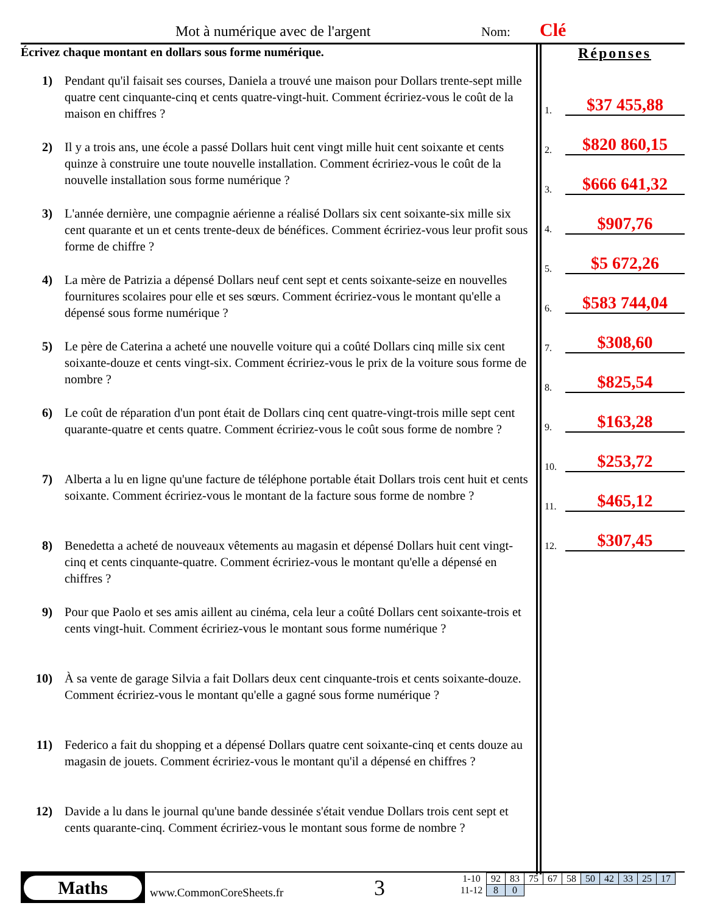Mot à numérique avec de l'argent
Nom: Clé
Écrivez chaque montant en dollars sous forme numérique.
1) Pendant qu'il faisait ses courses, Daniela a trouvé une maison pour Dollars trente-sept mille quatre cent cinquante-cinq et cents quatre-vingt-huit. Comment écririez-vous le coût de la maison en chiffres ?
2) Il y a trois ans, une école a passé Dollars huit cent vingt mille huit cent soixante et cents quinze à construire une toute nouvelle installation. Comment écririez-vous le coût de la nouvelle installation sous forme numérique ?
3) L'année dernière, une compagnie aérienne a réalisé Dollars six cent soixante-six mille six cent quarante et un et cents trente-deux de bénéfices. Comment écririez-vous leur profit sous forme de chiffre ?
4) La mère de Patrizia a dépensé Dollars neuf cent sept et cents soixante-seize en nouvelles fournitures scolaires pour elle et ses sœurs. Comment écririez-vous le montant qu'elle a dépensé sous forme numérique ?
5) Le père de Caterina a acheté une nouvelle voiture qui a coûté Dollars cinq mille six cent soixante-douze et cents vingt-six. Comment écririez-vous le prix de la voiture sous forme de nombre ?
6) Le coût de réparation d'un pont était de Dollars cinq cent quatre-vingt-trois mille sept cent quarante-quatre et cents quatre. Comment écririez-vous le coût sous forme de nombre ?
7) Alberta a lu en ligne qu'une facture de téléphone portable était Dollars trois cent huit et cents soixante. Comment écririez-vous le montant de la facture sous forme de nombre ?
8) Benedetta a acheté de nouveaux vêtements au magasin et dépensé Dollars huit cent vingt-cinq et cents cinquante-quatre. Comment écririez-vous le montant qu'elle a dépensé en chiffres ?
9) Pour que Paolo et ses amis aillent au cinéma, cela leur a coûté Dollars cent soixante-trois et cents vingt-huit. Comment écririez-vous le montant sous forme numérique ?
10) À sa vente de garage Silvia a fait Dollars deux cent cinquante-trois et cents soixante-douze. Comment écririez-vous le montant qu'elle a gagné sous forme numérique ?
11) Federico a fait du shopping et a dépensé Dollars quatre cent soixante-cinq et cents douze au magasin de jouets. Comment écririez-vous le montant qu'il a dépensé en chiffres ?
12) Davide a lu dans le journal qu'une bande dessinée s'était vendue Dollars trois cent sept et cents quarante-cinq. Comment écririez-vous le montant sous forme de nombre ?
Réponses
1.
$37 455,88
2.
$820 860,15
3.
$666 641,32
4.
$907,76
5.
$5 672,26
6.
$583 744,04
7.
$308,60
8.
$825,54
9.
$163,28
10.
$253,72
11.
$465,12
12.
$307,45
Maths
www.CommonCoreSheets.fr 3
| 1-10 | 92 | 83 | 75 | 67 | 58 | 50 | 42 | 33 | 25 | 17 |
| 11-12 | 8 | 0 | | | | | | | | |